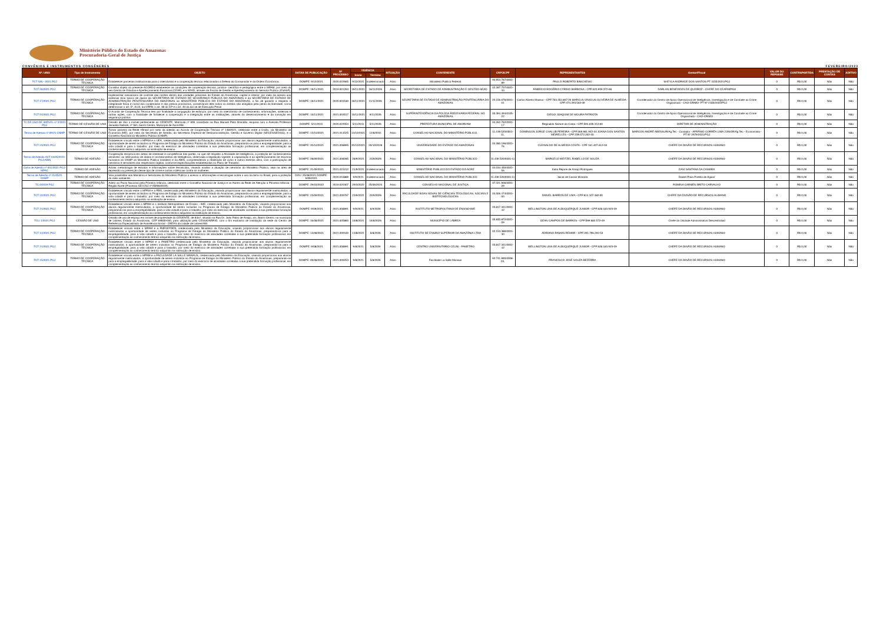Ministério Público do Estado do Amazonas
Procuradoria-Geral de Justiça
CONVÊNIOS E INSTRUMENTOS CONGÊNERES FEVEREIRO/2023
| Nº / ANO | Tipo de Instrumento | OBJETO | DATAS DE PUBLICAÇÃO | Nº PROCESSO | VIGÊNCIA | | SITUAÇÃO | CONVENENTE | CNPJ/CPF | REPRESENTANTES | Gestor/Fiscal | VALOR DO REPASSE | CONTRAPARTIDA | PRESTAÇÃO DE CONTAS | ADITIVO |
| --- | --- | --- | --- | --- | --- | --- | --- | --- | --- | --- | --- | --- | --- | --- | --- |
| | | | | | Início | Término | | | | | | | | | |
| TCT S/N - 2021 PGJ | TERMO DE COOPERAÇÃO TÉCNICA | Estabelecer parcerias institucionais para o intercâmbio e a cooperação técnica relacionados à Defesa do Consumidor e da Ordem Econômica. | DOMPE: 9/12/2021 | 2020.022665 | 9/12/2021 | Indeterminado | Ativo | Ministério Publico Federal | 94.953.767/0001-89 | PAULO ROBERTO BINICHESKI | SHEYLA ANDRADE DOS SANTOS PT 3155/2021/PGJ | 0 | R$ 0,00 | Não | Não |
| TCT 26/2021 PGJ | TERMO DE COOPERAÇÃO TÉCNICA | Constitui objeto do presente ACORDO estabelecer as condições de cooperação técnica, jurídico- científica e pedagógica entre o MPAM, por meio do seu Centro de Estudos e Aperfeiçoamento Funcional (CEAF), e a SEAD, através da Escola de Gestão e Aperfeiçoamento do Servidor Público (ESASP). | DOMPE: 19/11/2021 | 2019.001263 | 19/11/2021 | 18/11/2026 | Ativo | SECRETARIA DE ESTADO DE ADMINISTRAÇÃO E GESTÃO-SEAD | 02.287.757/0001-33 | FABRÍCIO ROGÉRIO CYRINO BARBOSA - CPF:623.909.372-68 | DARLAN BENEVIDES DE QUEIROZ - CHEFE DO CEAF/MPAM | 0 | R$ 0,00 | Não | Não |
| TCT 17/2021 PGJ | TERMO DE COOPERAÇÃO TÉCNICA | Implementar mecanismo de controle das mortes dentro das unidades prisionais do Estado do Amazonas, capital e interior, por meio da acesso aos sistemas e/ou banco de dados da SECRETARIA DE ESTADO DE SEGURANÇA PÚBLICA DO AMAZONAS e da SECRETARIA DE ESTADO DE ADMINISTRAÇÃO PENITENCIÁRIA DO AMAZONAS ao MINISTÉRIO PÚBLICO DO ESTADO DO AMAZONAS, a fim de garantir o respeito à integridade física e moral dos condenados e dos presos provisórios, conservando eles todos os direitos não atingidos pela perda da liberdade, como determinam o art. 5º, XLIX, da CRFB, o art. 38 do CP e o art. 40 da da Lei de Execução Penal | DOMPE: 16/11/2021 | 2020.003180 | 16/11/2021 | 11/11/2026 | Ativo | SECRETARIA DE ESTADO DE ADMINISTRAÇÃO PENITENCIÁRIA DO AMAZONAS | 22.156.676/0001-01 | Carlos Alberto Mansur - CPF:703.354.867-20 MARCUS VINICIUS OLIVEIRA DE ALMEIDA - CPF:474.293.562-49 | Coordenador do Centro de Apoio Operacional de Inteligência, Investigação e de Combate ao Crime Organizado - CAO-CRIMO- PT Nº 2183/2022/PGJ | 0 | R$ 0,00 | Não | Não |
| TCT 24/2021 PGJ | TERMO DE COOPERAÇÃO TÉCNICA | O Acordo de Cooperação Técnica tem por finalidade a conjugação de esforços, por meio do intercâmbio de conhecimento, informações, sistemas e outras ações, com a finalidade de fortalecer a cooperação e a integração entre as instituições, através do desenvolvimento e da inovação em segurança pública. | DOMPE: 10/11/2021 | 2021.003517 | 10/11/2021 | 9/11/2026 | Ativo | SUPERINTENDÊNCIA DA POLÍCIA RODOVIÁRIA FEDERAL NO AMAZONAS | 00.394.494/0105-22 | DIEGO JOAQUIM DE MOURA PATRIOTA | Coordenador do Centro de Apoio Operacional de Inteligência, Investigação e de Combate ao Crime Organizado - CAO-CRIMO | 0 | R$ 0,00 | Não | Não |
| TC DE USO DE IMÓVEL nº 2/2021 PGJ | TERMO DE CESSÃO DE USO | Cessão de Uso o imóvel pertencente ao CEDENTE, Matrícula nº 609, localizado na Rua Manoel Pinto Brandão, esquina com a Avenida Professor Januário Nazaré, nº 361, bairro Centro, Município de Anori/AM. | DOMPE: 5/11/2011 | 2020.022054 | 5/11/2011 | 5/11/2026 | Ativo | PREFEITURA MUNICIPAL DE ANORI/AM | 04.262.762/0001-17 | Reginaldo Nazare da Costa - CPF:594.630.312-00 | DIRETOR DE ADMINISTRAÇÃO | 0 | R$ 0,00 | Não | Não |
| Termo de Adesao nº 09/21 CNMP | TERMO DE CESSÃO DE USO | Tornar parceiro da Rede +Brasil por meio da adesão ao Acordo de Cooperação Técnica nº 148/2021, celebrado entre a União, via Ministério da Economia (ME), por meio da Secretaria de Gestão, da Secretaria Especial de Desburocratização, Gestão e Governo Digital (SEGES/SEDGG), e o Conselho Nacional do Ministério Público (CNMP). | DOMPE: 13/10/2021 | 2021.014525 | 13/10/2021 | 12/8/2031 | Ativo | CONSELHO NACIONAL DO MINISTÉRIO PÚBLICO, | 11.439.520/0001-11, | DOMINGOS JORGE CHALUB PEREIRA - CPF:069.981.942-34 JOANA DOS SANTOS MEIRELLES - CPF:239.572.202-20 | MARCOS ANDRÉ ABENSUR/Ag Tec - Contador - AFRÂNIO CORRÊA LIMA JÚNIOR/Ag Tec - Economista - PT Nº 2679/2021/PGJ | 0 | R$ 0,00 | Não | Não |
| TCT 23/2021 PGJ | TERMO DE COOPERAÇÃO TÉCNICA | Estabelecer vínculo entre o MPAM e a UEA, credenciada pelo Ministério da Educação, visando proporcionar aos alunos regularmente matriculados, a oportunidade de serem incluídos no Programa de Estágio do Ministério Público do Estado do Amazonas, preparando-os para a empregabilidade, para a vida cidadã e para o trabalho, por meio do exercício de atividades correlatas à sua pretendida formação profissional, em complementação ao conhecimento teórico adquirido na instituição de ensino. | DOMPE: 20/10/2021 | 2021.008995 | 20/10/2021 | 20/10/2026 | Ativo | UNIVERSIDADE DO ESTADO DO AMAZONAS | 04.280.196/0001-76 | CLEINALDO DE ALMEIDA COSTA - CPF 161.407.612-04 | CHEFE DA DIISÃO DE RECURSOS HUMANO | 0 | R$ 0,00 | Não | Não |
| Termo de Adesão ACT 04/05/2021- PGJ-ABIN | TERMO DE ADESÃO | Cooperação recíproca em áreas de interesse e competência das partes, no que diz respeito a Atividade de Inteligência, à proteção de conhecimentos sensíveis; ao intercambio de dados e conhecimentos de Inteligência, observada a legislação vigente; à capacitação e ao aperfeiçoamento de recursos humanos do CNMP do Ministério Público brasileiro e da ABIN, compreendendo a realização de curso e outros eventos afins, com a participação de membros e servidores dos respectivos órgãos, conforme especificações estabelecidas no Plano de Trabalho. | DOMPE: 28/09/2021 | 2021.008285 | 28/9/2021 | 23/9/2026 | Ativo | CONSELHO NACIONAL DO MINISTÉRIO PÚBLICO | 11.439.520/0001-11 | MARCELO WEITZEL RABELLO DE SOUZA | CHEFE DA DIISÃO DE RECURSOS HUMANO | 0 | R$ 0,00 | Não | Não |
| Carta de Adesão nº 001/2021 PGJ-MPAC | TERMO DE ADESÃO | Adotar metodologia de estudos e informações sobre feminicídio, visando auxiliar a atuação de membros do Ministério Público, seja na área de repressão ou prevenção desse tipo de crime e outras violências contra as mulheres. | DOMPE: 21/09/2021 | 2021.015212 | 21/9/2021 | Indeterminado | Ativo | MINISTÉRIO PUBLICO DO ESTADO DO ACRE | 04.034.450/0001-56 | Katia Rejane de Araújo Rodrigues | DAVI SANTANA DA CAMARA | 0 | R$ 0,00 | Não | Não |
| Termo de Adesão nº 21/05/21 CNMP | TERMO DE ADESÃO | Visa possibilitar aos Membros e Servidores do Ministério Público o acesso a informações e tecnologias sobre o uso da terra no Brasil, para a proteção do meio ambiente. | DOU: 25/08/2021 DOMPE: 9/09/2021 | 2020.016889 | 9/9/2021 | Indeterminado | Ativo | CONSELHO NACIONAL DO MINISTÉRIO PÚBLICO | 11.439.520/0001-11 | Jaime de Cassio Miranda | Daniel Praia Portela de Aguiar | 0 | R$ 0,00 | Não | Não |
| TC 0/2019 PGJ | TERMO DE COOPERAÇÃO TÉCNICA | Aderir ao Pacto Nacional pela Primeira Infância, celebrado entre o Conselho Nacional de Justiça e os Atores da Rede de Atenção à Primeira Infância - Região Norte (Processo SEI CNJ nº 05906/2019). | DOMPE: 29/03/2022 | 2019.020307 | 29/3/2022 | 25/06/2024 | Ativo | CONSELHO NACIONAL DE JUSTIÇA | 07.421.906/0001-29 | | ROMINA CARMEN BRITO CARVALHO | 0 | R$ 0,00 | Não | Não |
| TCT 22/2021 PGJ | TERMO DE COOPERAÇÃO TÉCNICA | Estabelecer vínculo entre o MPAM e a FBN, credenciada pelo Ministério da Educação, visando proporcionar aos alunos regularmente matriculados, a oportunidade de serem incluídos no Programa de Estágio do Ministério Público do Estado do Amazonas, preparando-os para a empregabilidade, para a vida cidadã e para o trabalho, por meio do exercício de atividades correlatas à sua pretendida formação profissional, em complementação ao conhecimento teórico adquirido na instituição de ensino. | DOMPE: 23/09/2021 | 2021.009767 | 23/9/2021 | 23/9/2026 | Ativo | FACULDADE BOAS NOVAS DE CIÊNCIAS TEOLÓGICAS, SOCIAIS E BIOTECNOLÓGICAS | 04.006.474/0001-00 | DANIEL BARROS DE LIMA - CPF:614.107.482-00 | CHEFE DA DIVISÃO DE RECURSOS HUMANO | 0 | R$ 0,00 | Não | Não |
| TCT 21/2021 PGJ | TERMO DE COOPERAÇÃO TÉCNICA | Estabelecer vínculo entre o MPAM e o Instituto Metropolitano de Ensino - IME, credenciado pelo Ministério da Educação, visando proporcionar aos alunos regularmente matriculados, a oportunidade de serem incluídos no Programa de Estágio do Ministério Público do Estado do Amazonas, preparando-os para a empregabilidade, para a vida cidadã e para o trabalho, por meio do exercício de atividades correlatas à sua pretendida formação profissional, em complementação ao conhecimento teórico adquirido na instituição de ensino. | DOMPE: 9/09/2021 | 2021.008991 | 9/9/2021 | 6/9/2026 | Ativo | INSTITUTO METROPOLITANO DE ENSINO-IME | 03.817.341/0001-42 | WELLINGTON LINS DE ALBUQUERQUE JUNIOR - CPF:628.183.923-49 | CHEFE DA DIISÃO DE RECURSOS HUMANO | 0 | R$ 0,00 | Não | Não |
| TCU 1/2021 PGJ | CESSÃO DE USO | Cessão de uso de espaço em imóvel de propriedade do CEDENTE, de 64m², situado na Rua Dr. João Fábio de Araújo, s/n, Bairro Centro, no município de Lábrea, Estado do Amazonas, CEP 69830-000, para utilização pelo CESSIONÁRIO, com o fim exclusivo de instalação da sede do Centro de Referência Especializado de Assistência Social - CREAS da cidade de Lábrea/AM. | DOMPE: 16/08/2021 | 2021.005860 | 16/8/2021 | 16/8/2026 | Ativo | MUNICÍPIO DE LÁBREA | 05.830.872/0001-09 | GEAN CAMPOS DE BARROS - CPF:599.682.572-49 | Chefe da Unidade Administrativa Descentraliad | 0 | R$ 0,00 | Não | Não |
| TCT 14/2021 PGJ | TERMO DE COOPERAÇÃO TÉCNICA | Estabelecer vínculo entre o MPAM e a FMF/WYDEN, credenciada pelo Ministério da Educação, visando proporcionar aos alunos regularmente matriculados a oportunidade de serem incluídos no Programa de Estágio do Ministério Público do Estado do Amazonas, preparando-os para a empregabilidade, para a vida cidadã e para o trabalho, por meio do exercício de atividades correlatas à sua pretendida formação profissional, em complementação ao conhecimento teórico adquirido na instituição de ensino. | DOMPE: 13/08/2021 | 2021.009160 | 13/8/2021 | 6/8/2026 | Ativo | INSTITUTO DE ENSINO SUPERIOR DA AMAZÔNIA LTDA | 02.153.389/0001-30 | ADRIANO RAMOS REMOR - CPF:291.796.292-53 | CHEFE DA DIISÃO DE RECURSOS HUMANO | 0 | R$ 0,00 | Não | Não |
| TCT 21/2021 PGJ | TERMO DE COOPERAÇÃO TÉCNICA | Estabelecer vínculo entre o MPAM e a FAMETRO credenciada pelo Ministério da Educação, visando proporcionar aos alunos regularmente matriculados, a oportunidade de serem incluídos no Programa de Estágio do Ministério Público do Estado do Amazonas, preparando-os para a empregabilidade, para a vida cidadã e para o trabalho, por meio do exercício de atividades correlatas à sua pretendida formação profissional, em complementação ao conhecimento teórico adquirido na instituição de ensino. | DOMPE: 9/08/2021 | 2021.008991 | 9/8/2021 | 5/8/2026 | Ativo | CENTRO UNIVERSITÁRIO CEUNI - FAMETRO | 03.817.341/0001-42 | WELLINGTON LINS DE ALBUQUERQUE JUNIOR - CPF:628.183.923-49 | CHEFE DA DIISÃO DE RECURSOS HUMANO | 0 | R$ 0,00 | Não | Não |
| TCT 15/2021 PGJ | TERMO DE COOPERAÇÃO TÉCNICA | Estabelecer vínculo entre o MPAM e a FACULDADE LA SALLE MANAUS, credenciada pelo Ministério da Educação, visando proporcionar aos alunos regularmente matriculados, a oportunidade de serem incluídos no Programa de Estágio do Ministério Público do Estado do Amazonas, preparando-os para a empregabilidade, para a vida cidadã e para o trabalho, por meio do exercício de atividades correlatas à sua pretendida formação profissional, em complementação ao conhecimento teórico adquirido na instituição de ensino. | DOMPE: 09/08/2021 | 2021.009253 | 9/8/2021 | 5/8/2026 | Ativo | Facildade La Salle Manaus | 92.741.990/0008-03, | FRANCISCO JOSÉ SOUZA BEZERRA | CHEFE DA DIISÃO DE RECURSOS HUMANO | 0 | R$ 0,00 | Não | Não |